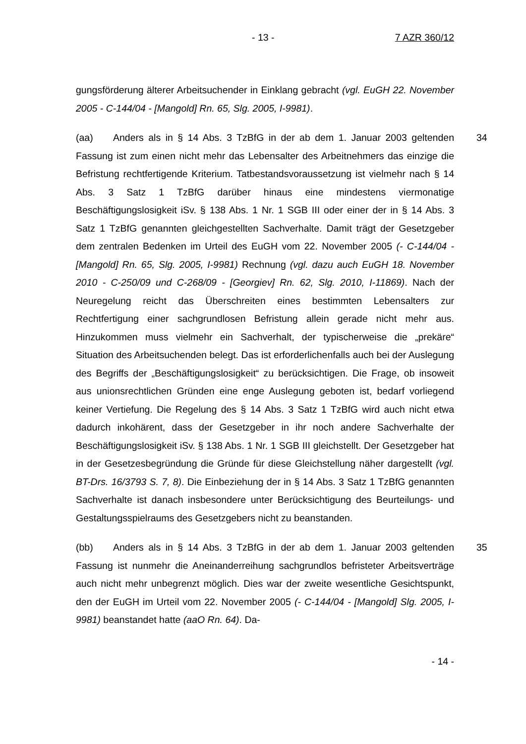- 13 - 7 AZR 360/12
gungsförderung älterer Arbeitsuchender in Einklang gebracht (vgl. EuGH 22. November 2005 - C-144/04 - [Mangold] Rn. 65, Slg. 2005, I-9981).
34 (aa) Anders als in § 14 Abs. 3 TzBfG in der ab dem 1. Januar 2003 geltenden Fassung ist zum einen nicht mehr das Lebensalter des Arbeitnehmers das einzige die Befristung rechtfertigende Kriterium. Tatbestandsvoraussetzung ist vielmehr nach § 14 Abs. 3 Satz 1 TzBfG darüber hinaus eine mindestens viermonatige Beschäftigungslosigkeit iSv. § 138 Abs. 1 Nr. 1 SGB III oder einer der in § 14 Abs. 3 Satz 1 TzBfG genannten gleichgestellten Sachverhalte. Damit trägt der Gesetzgeber dem zentralen Bedenken im Urteil des EuGH vom 22. November 2005 (- C-144/04 - [Mangold] Rn. 65, Slg. 2005, I-9981) Rechnung (vgl. dazu auch EuGH 18. November 2010 - C-250/09 und C-268/09 - [Georgiev] Rn. 62, Slg. 2010, I-11869). Nach der Neuregelung reicht das Überschreiten eines bestimmten Lebensalters zur Rechtfertigung einer sachgrundlosen Befristung allein gerade nicht mehr aus. Hinzukommen muss vielmehr ein Sachverhalt, der typischerweise die „prekäre“ Situation des Arbeitsuchenden belegt. Das ist erforderlichenfalls auch bei der Auslegung des Begriffs der „Beschäftigungslosigkeit“ zu berücksichtigen. Die Frage, ob insoweit aus unionsrechtlichen Gründen eine enge Auslegung geboten ist, bedarf vorliegend keiner Vertiefung. Die Regelung des § 14 Abs. 3 Satz 1 TzBfG wird auch nicht etwa dadurch inkohärent, dass der Gesetzgeber in ihr noch andere Sachverhalte der Beschäftigungslosigkeit iSv. § 138 Abs. 1 Nr. 1 SGB III gleichstellt. Der Gesetzgeber hat in der Gesetzesbegründung die Gründe für diese Gleichstellung näher dargestellt (vgl. BT-Drs. 16/3793 S. 7, 8). Die Einbeziehung der in § 14 Abs. 3 Satz 1 TzBfG genannten Sachverhalte ist danach insbesondere unter Berücksichtigung des Beurteilungs- und Gestaltungsspielraums des Gesetzgebers nicht zu beanstanden.
35 (bb) Anders als in § 14 Abs. 3 TzBfG in der ab dem 1. Januar 2003 geltenden Fassung ist nunmehr die Aneinanderreihung sachgrundlos befristeter Arbeitsverträge auch nicht mehr unbegrenzt möglich. Dies war der zweite wesentliche Gesichtspunkt, den der EuGH im Urteil vom 22. November 2005 (- C-144/04 - [Mangold] Slg. 2005, I-9981) beanstandet hatte (aaO Rn. 64). Da-
- 14 -